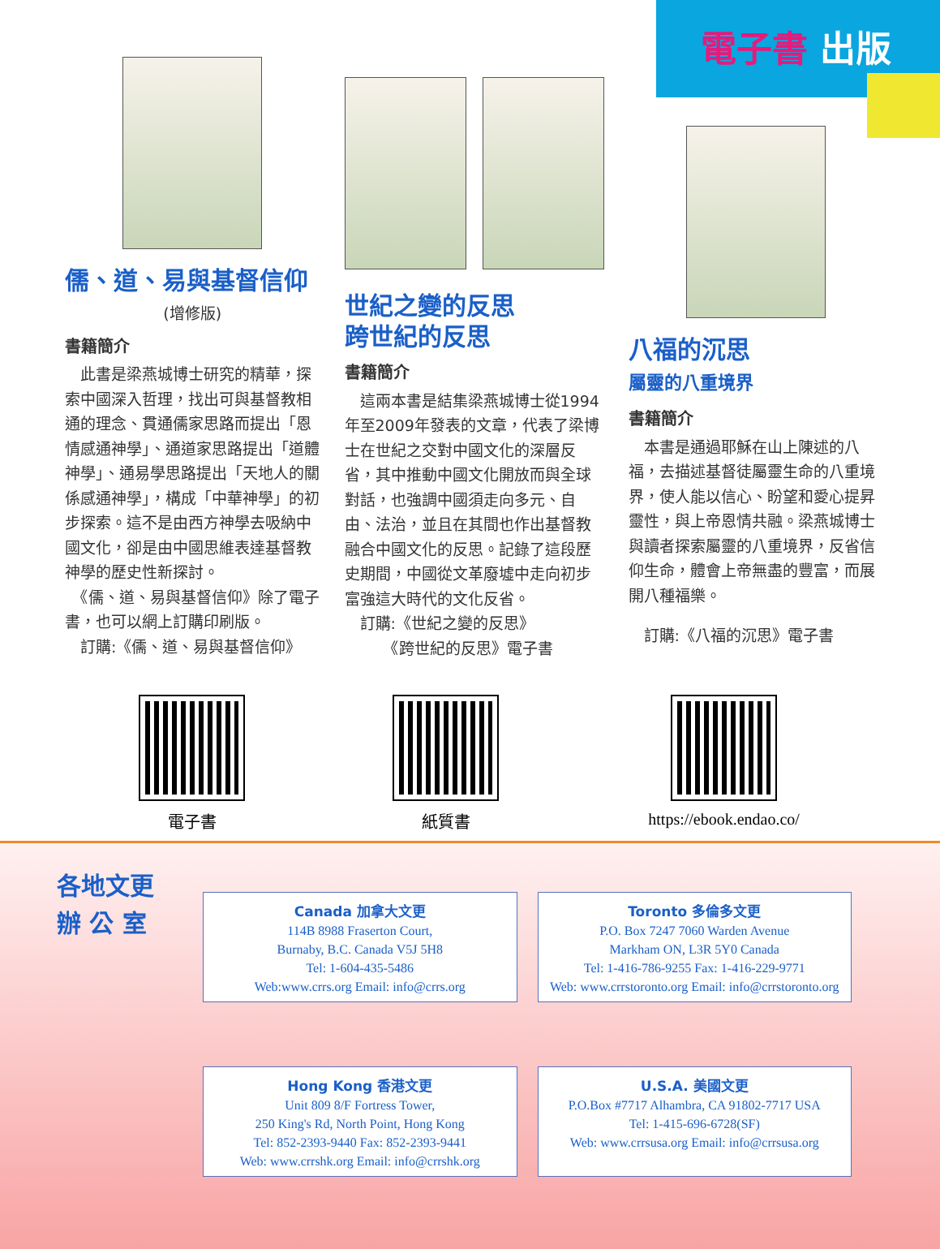電子書 出版
儒、道、易與基督信仰
(增修版)
書籍簡介
　此書是梁燕城博士研究的精華，探索中國深入哲理，找出可與基督教相通的理念、貫通儒家思路而提出「恩情感通神學」、通道家思路提出「道體神學」、通易學思路提出「天地人的關係感通神學」，構成「中華神學」的初步探索。這不是由西方神學去吸納中國文化，卻是由中國思維表達基督教神學的歷史性新探討。
　《儒、道、易與基督信仰》除了電子書，也可以網上訂購印刷版。
　訂購:《儒、道、易與基督信仰》
世紀之變的反思
跨世紀的反思
書籍簡介
　這兩本書是結集梁燕城博士從1994年至2009年發表的文章，代表了梁博士在世紀之交對中國文化的深層反省，其中推動中國文化開放而與全球對話，也強調中國須走向多元、自由、法治，並且在其間也作出基督教融合中國文化的反思。記錄了這段歷史期間，中國從文革廢墟中走向初步富強這大時代的文化反省。
　訂購:《世紀之變的反思》
　　　《跨世紀的反思》電子書
八福的沉思
屬靈的八重境界
書籍簡介
　本書是通過耶穌在山上陳述的八福，去描述基督徒屬靈生命的八重境界，使人能以信心、盼望和愛心提昇靈性，與上帝恩情共融。梁燕城博士與讀者探索屬靈的八重境界，反省信仰生命，體會上帝無盡的豐富，而展開八種福樂。
　訂購:《八福的沉思》電子書
電子書 紙質書 https://ebook.endao.co/
各地文更
辦 公 室
Canada 加拿大文更
114B 8988 Fraserton Court,
Burnaby, B.C. Canada V5J 5H8
Tel: 1-604-435-5486
Web:www.crrs.org Email: info@crrs.org
Toronto 多倫多文更
P.O. Box 7247 7060 Warden Avenue
Markham ON, L3R 5Y0 Canada
Tel: 1-416-786-9255 Fax: 1-416-229-9771
Web: www.crrstoronto.org Email: info@crrstoronto.org
Hong Kong 香港文更
Unit 809 8/F Fortress Tower,
250 King's Rd, North Point, Hong Kong
Tel: 852-2393-9440 Fax: 852-2393-9441
Web: www.crrshk.org Email: info@crrshk.org
U.S.A. 美國文更
P.O.Box #7717 Alhambra, CA 91802-7717 USA
Tel: 1-415-696-6728(SF)
Web: www.crrsusa.org Email: info@crrsusa.org